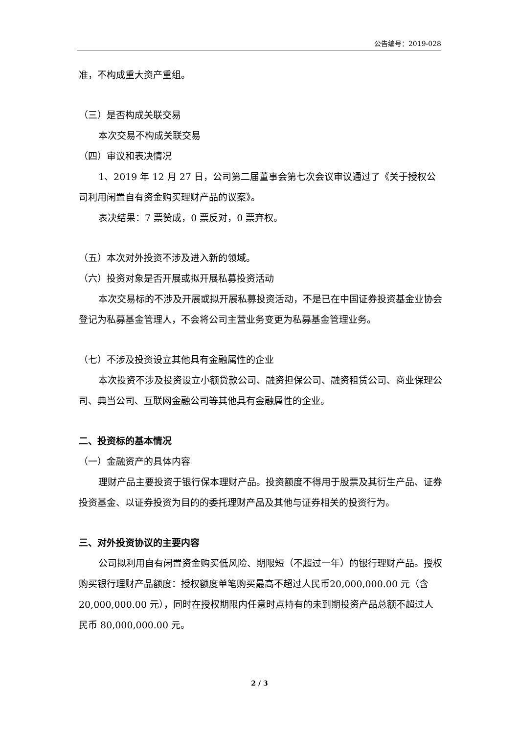公告编号：2019-028
准，不构成重大资产重组。
（三）是否构成关联交易
本次交易不构成关联交易
（四）审议和表决情况
1、2019 年 12 月 27 日，公司第二届董事会第七次会议审议通过了《关于授权公司利用闲置自有资金购买理财产品的议案》。
表决结果：7 票赞成，0 票反对，0 票弃权。
（五）本次对外投资不涉及进入新的领域。
（六）投资对象是否开展或拟开展私募投资活动
本次交易标的不涉及开展或拟开展私募投资活动，不是已在中国证券投资基金业协会登记为私募基金管理人，不会将公司主营业务变更为私募基金管理业务。
（七）不涉及投资设立其他具有金融属性的企业
本次投资不涉及投资设立小额贷款公司、融资担保公司、融资租赁公司、商业保理公司、典当公司、互联网金融公司等其他具有金融属性的企业。
二、投资标的基本情况
（一）金融资产的具体内容
理财产品主要投资于银行保本理财产品。投资额度不得用于股票及其衍生产品、证券投资基金、以证券投资为目的的委托理财产品及其他与证券相关的投资行为。
三、对外投资协议的主要内容
公司拟利用自有闲置资金购买低风险、期限短（不超过一年）的银行理财产品。授权购买银行理财产品额度：授权额度单笔购买最高不超过人民币20,000,000.00 元（含 20,000,000.00 元），同时在授权期限内任意时点持有的未到期投资产品总额不超过人民币 80,000,000.00 元。
2 / 3